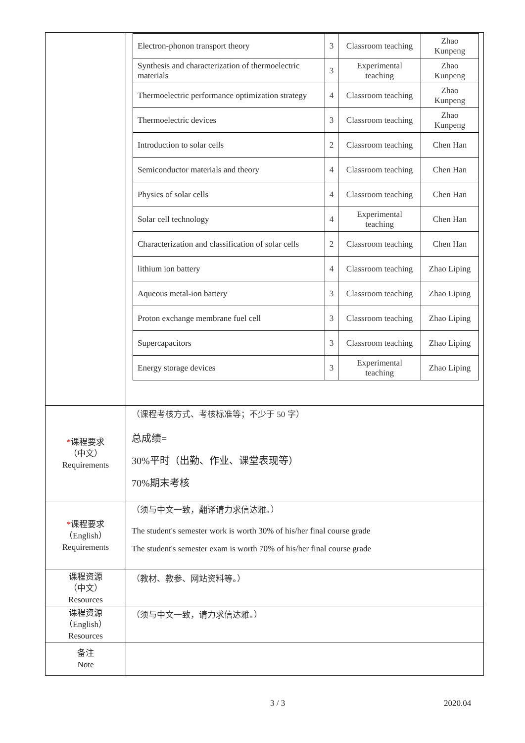| | / Electron-phonon transport theory / 3 / Classroom teaching / Zhao Kunpeng / / Synthesis and characterization of thermoelectric materials / 3 / Experimental teaching / Zhao Kunpeng / / Thermoelectric performance optimization strategy / 4 / Classroom teaching / Zhao Kunpeng / / Thermoelectric devices / 3 / Classroom teaching / Zhao Kunpeng / / Introduction to solar cells / 2 / Classroom teaching / Chen Han / / Semiconductor materials and theory / 4 / Classroom teaching / Chen Han / / Physics of solar cells / 4 / Classroom teaching / Chen Han / / Solar cell technology / 4 / Experimental teaching / Chen Han / / Characterization and classification of solar cells / 2 / Classroom teaching / Chen Han / / lithium ion battery / 4 / Classroom teaching / Zhao Liping / / Aqueous metal-ion battery / 3 / Classroom teaching / Zhao Liping / / Proton exchange membrane fuel cell / 3 / Classroom teaching / Zhao Liping / / Supercapacitors / 3 / Classroom teaching / Zhao Liping / / Energy storage devices / 3 / Experimental teaching / Zhao Liping / |
| * 课程要求 （中文） Requirements | （课程考核方式、考核标准等；不少于 50 字） 总成绩= 30%平时（出勤、作业、课堂表现等） 70%期末考核 |
| * 课程要求 （English） Requirements | （须与中文一致，翻译请力求信达雅。） The student's semester work is worth 30% of his/her final course grade The student's semester exam is worth 70% of his/her final course grade |
| 课程资源 （中文） Resources | （教材、教参、网站资料等。） |
| 课程资源 （English） Resources | （须与中文一致，请力求信达雅。） |
| 备注 Note | |
3 / 3 2020.04